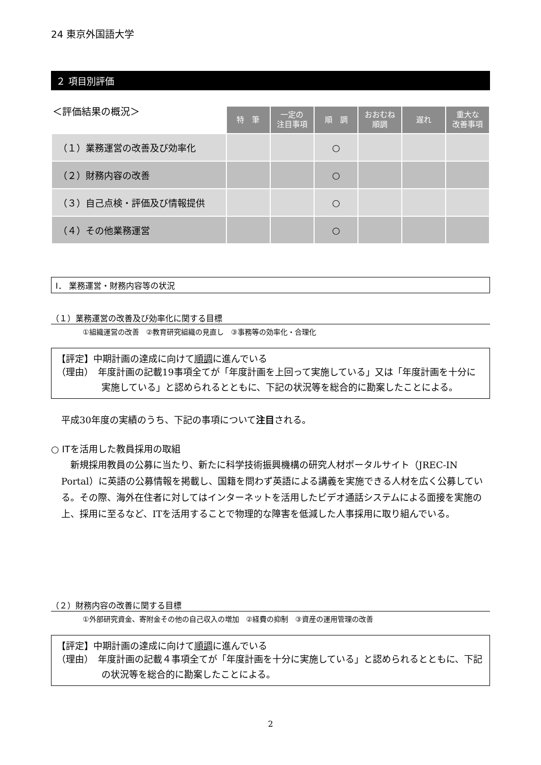24 東京外国語大学
２ 項目別評価
| ＜評価結果の概況＞ | 特 筆 | 一定の 注目事項 | 順 調 | おおむね 順調 | 遅れ | 重大な 改善事項 |
| --- | --- | --- | --- | --- | --- | --- |
| （１）業務運営の改善及び効率化 | | | ○ | | | |
| （２）財務内容の改善 | | | ○ | | | |
| （３）自己点検・評価及び情報提供 | | | ○ | | | |
| （４）その他業務運営 | | | ○ | | | |
Ⅰ． 業務運営・財務内容等の状況
（１）業務運営の改善及び効率化に関する目標
①組織運営の改善　②教育研究組織の見直し　③事務等の効率化・合理化
【評定】中期計画の達成に向けて順調に進んでいる
（理由）　年度計画の記載19事項全てが「年度計画を上回って実施している」又は「年度計画を十分に実施している」と認められるとともに、下記の状況等を総合的に勘案したことによる。
平成30年度の実績のうち、下記の事項について注目される。
○ ITを活用した教員採用の取組
　新規採用教員の公募に当たり、新たに科学技術振興機構の研究人材ポータルサイト（JREC-IN Portal）に英語の公募情報を掲載し、国籍を問わず英語による講義を実施できる人材を広く公募している。その際、海外在住者に対してはインターネットを活用したビデオ通話システムによる面接を実施の上、採用に至るなど、ITを活用することで物理的な障害を低減した人事採用に取り組んでいる。
（２）財務内容の改善に関する目標
①外部研究資金、寄附金その他の自己収入の増加　②経費の抑制　③資産の運用管理の改善
【評定】中期計画の達成に向けて順調に進んでいる
（理由）　年度計画の記載４事項全てが「年度計画を十分に実施している」と認められるとともに、下記の状況等を総合的に勘案したことによる。
2